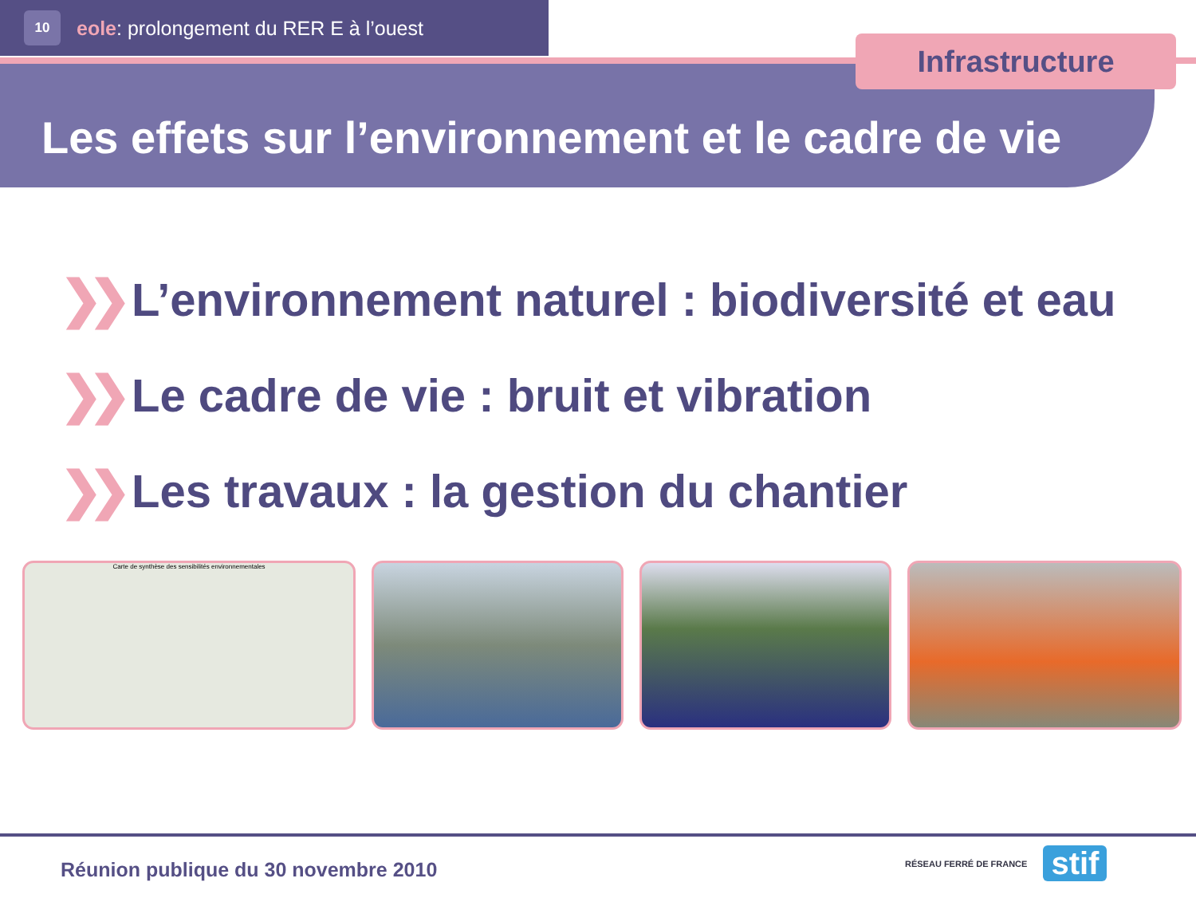10
eole: prolongement du RER E à l’ouest
Les effets sur l’environnement et le cadre de vie
Infrastructure
❯❯ L’environnement naturel : biodiversité et eau
❯❯ Le cadre de vie : bruit et vibration
❯❯ Les travaux : la gestion du chantier
Carte de synthèse des sensibilités environnementales
Réunion publique du 30 novembre 2010
RÉSEAU FERRÉ DE FRANCE
stif